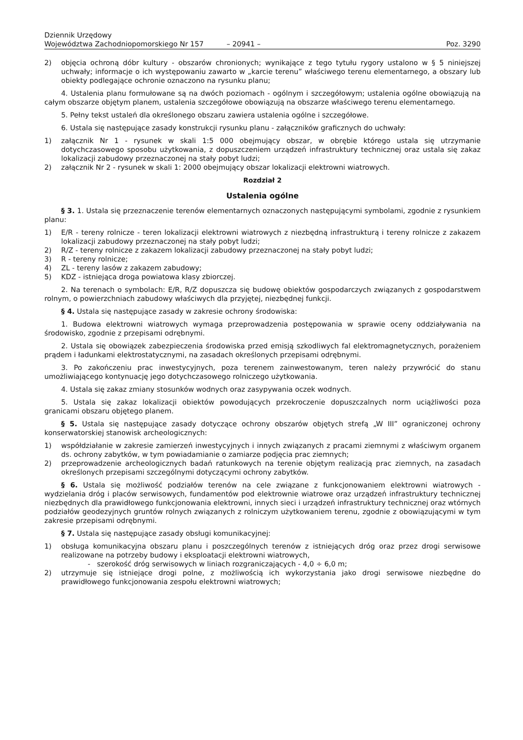Dziennik Urzędowy
Województwa Zachodniopomorskiego Nr 157
– 20941 –
Poz. 3290
2) objęcia ochroną dóbr kultury - obszarów chronionych; wynikające z tego tytułu rygory ustalono w § 5 niniejszej uchwały; informacje o ich występowaniu zawarto w „karcie terenu” właściwego terenu elementarnego, a obszary lub obiekty podlegające ochronie oznaczono na rysunku planu;
4. Ustalenia planu formułowane są na dwóch poziomach - ogólnym i szczegółowym; ustalenia ogólne obowiązują na całym obszarze objętym planem, ustalenia szczegółowe obowiązują na obszarze właściwego terenu elementarnego.
5. Pełny tekst ustaleń dla określonego obszaru zawiera ustalenia ogólne i szczegółowe.
6. Ustala się następujące zasady konstrukcji rysunku planu - załączników graficznych do uchwały:
1) załącznik Nr 1 - rysunek w skali 1:5 000 obejmujący obszar, w obrębie którego ustala się utrzymanie dotychczasowego sposobu użytkowania, z dopuszczeniem urządzeń infrastruktury technicznej oraz ustala się zakaz lokalizacji zabudowy przeznaczonej na stały pobyt ludzi;
2) załącznik Nr 2 - rysunek w skali 1: 2000 obejmujący obszar lokalizacji elektrowni wiatrowych.
Rozdział 2
Ustalenia ogólne
§ 3. 1. Ustala się przeznaczenie terenów elementarnych oznaczonych następującymi symbolami, zgodnie z rysunkiem planu:
1) E/R - tereny rolnicze - teren lokalizacji elektrowni wiatrowych z niezbędną infrastrukturą i tereny rolnicze z zakazem lokalizacji zabudowy przeznaczonej na stały pobyt ludzi;
2) R/Z - tereny rolnicze z zakazem lokalizacji zabudowy przeznaczonej na stały pobyt ludzi;
3) R - tereny rolnicze;
4) ZL - tereny lasów z zakazem zabudowy;
5) KDZ - istniejąca droga powiatowa klasy zbiorczej.
2. Na terenach o symbolach: E/R, R/Z dopuszcza się budowę obiektów gospodarczych związanych z gospodarstwem rolnym, o powierzchniach zabudowy właściwych dla przyjętej, niezbędnej funkcji.
§ 4. Ustala się następujące zasady w zakresie ochrony środowiska:
1. Budowa elektrowni wiatrowych wymaga przeprowadzenia postępowania w sprawie oceny oddziaływania na środowisko, zgodnie z przepisami odrębnymi.
2. Ustala się obowiązek zabezpieczenia środowiska przed emisją szkodliwych fal elektromagnetycznych, porażeniem prądem i ładunkami elektrostatycznymi, na zasadach określonych przepisami odrębnymi.
3. Po zakończeniu prac inwestycyjnych, poza terenem zainwestowanym, teren należy przywrócić do stanu umożliwiającego kontynuację jego dotychczasowego rolniczego użytkowania.
4. Ustala się zakaz zmiany stosunków wodnych oraz zasypywania oczek wodnych.
5. Ustala się zakaz lokalizacji obiektów powodujących przekroczenie dopuszczalnych norm uciążliwości poza granicami obszaru objętego planem.
§ 5. Ustala się następujące zasady dotyczące ochrony obszarów objętych strefą „W III” ograniczonej ochrony konserwatorskiej stanowisk archeologicznych:
1) współdziałanie w zakresie zamierzeń inwestycyjnych i innych związanych z pracami ziemnymi z właściwym organem ds. ochrony zabytków, w tym powiadamianie o zamiarze podjęcia prac ziemnych;
2) przeprowadzenie archeologicznych badań ratunkowych na terenie objętym realizacją prac ziemnych, na zasadach określonych przepisami szczególnymi dotyczącymi ochrony zabytków.
§ 6. Ustala się możliwość podziałów terenów na cele związane z funkcjonowaniem elektrowni wiatrowych - wydzielania dróg i placów serwisowych, fundamentów pod elektrownie wiatrowe oraz urządzeń infrastruktury technicznej niezbędnych dla prawidłowego funkcjonowania elektrowni, innych sieci i urządzeń infrastruktury technicznej oraz wtórnych podziałów geodezyjnych gruntów rolnych związanych z rolniczym użytkowaniem terenu, zgodnie z obowiązującymi w tym zakresie przepisami odrębnymi.
§ 7. Ustala się następujące zasady obsługi komunikacyjnej:
1) obsługa komunikacyjna obszaru planu i poszczególnych terenów z istniejących dróg oraz przez drogi serwisowe realizowane na potrzeby budowy i eksploatacji elektrowni wiatrowych,
- szerokość dróg serwisowych w liniach rozgraniczających - 4,0 ÷ 6,0 m;
2) utrzymuje się istniejące drogi polne, z możliwością ich wykorzystania jako drogi serwisowe niezbędne do prawidłowego funkcjonowania zespołu elektrowni wiatrowych;